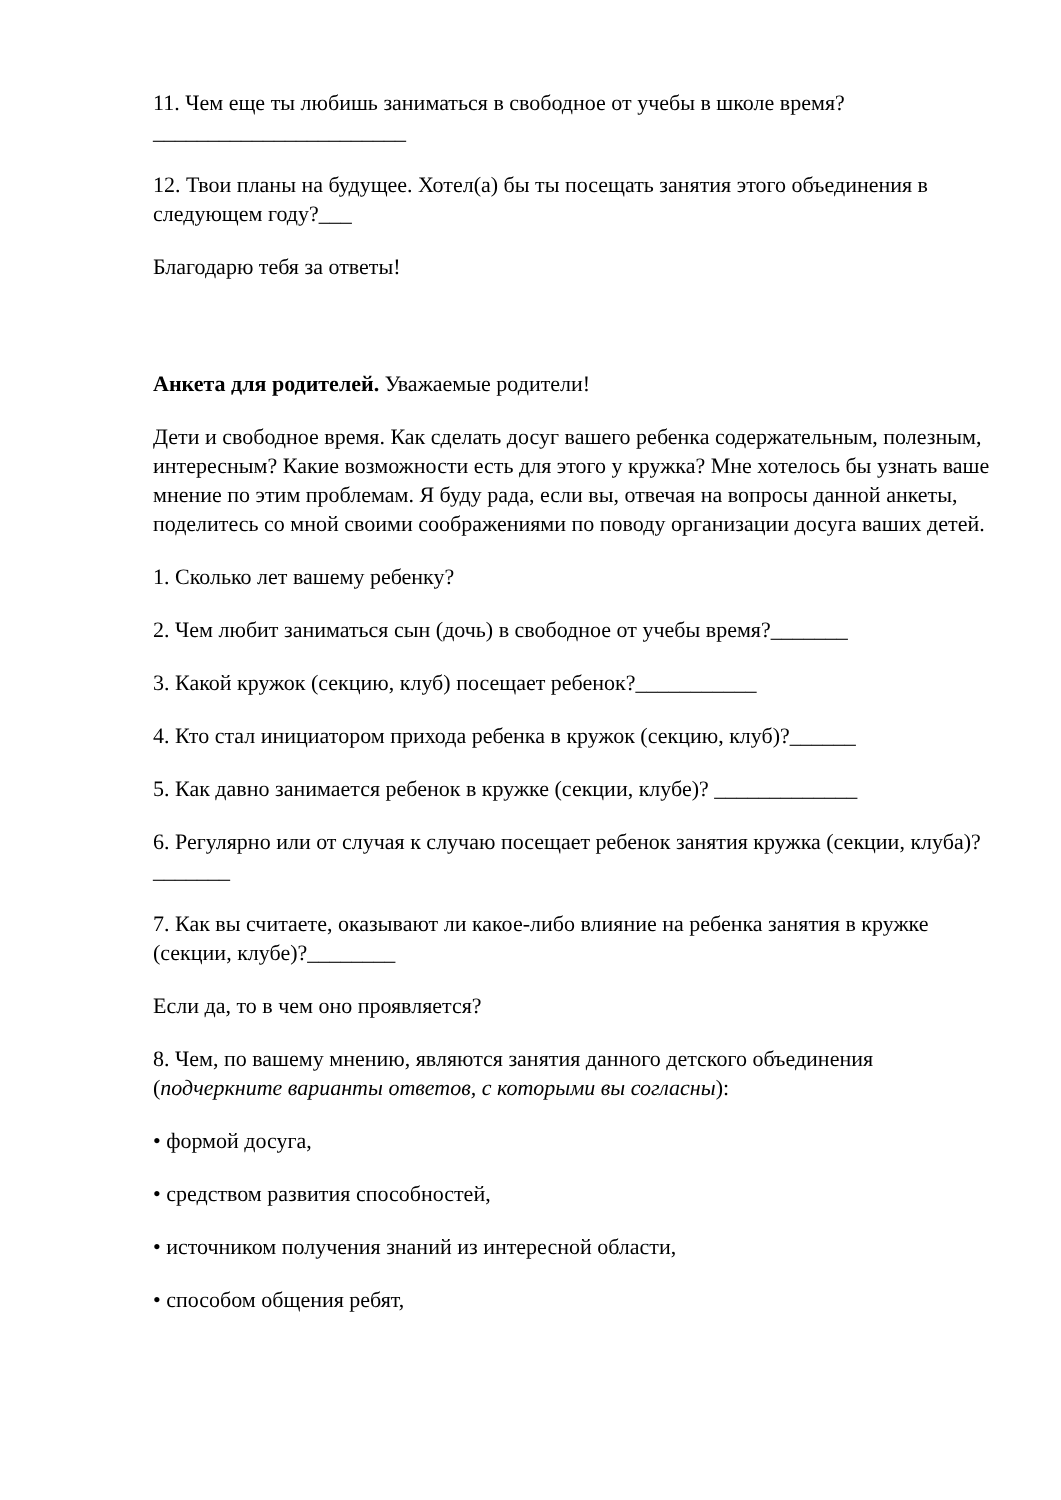11. Чем еще ты любишь заниматься в свободное от учебы в школе время?_______________________
12. Твои планы на будущее. Хотел(а) бы ты посещать занятия этого объединения в следующем году?___
Благодарю тебя за ответы!
Анкета для родителей. Уважаемые родители!
Дети и свободное время. Как сделать досуг вашего ребенка содержательным, полезным, интересным? Какие возможности есть для этого у кружка? Мне хотелось бы узнать ваше мнение по этим проблемам. Я буду рада, если вы, отвечая на вопросы данной анкеты, поделитесь со мной своими соображениями по поводу организации досуга ваших детей.
1. Сколько лет вашему ребенку?
2. Чем любит заниматься сын (дочь) в свободное от учебы время?_______
3. Какой кружок (секцию, клуб) посещает ребенок?___________
4. Кто стал инициатором прихода ребенка в кружок (секцию, клуб)?______
5. Как давно занимается ребенок в кружке (секции, клубе)? _____________
6. Регулярно или от случая к случаю посещает ребенок занятия кружка (секции, клуба)? _______
7. Как вы считаете, оказывают ли какое-либо влияние на ребенка занятия в кружке (секции, клубе)?________
Если да, то в чем оно проявляется?
8. Чем, по вашему мнению, являются занятия данного детского объединения (подчеркните варианты ответов, с которыми вы согласны):
• формой досуга,
• средством развития способностей,
• источником получения знаний из интересной области,
• способом общения ребят,